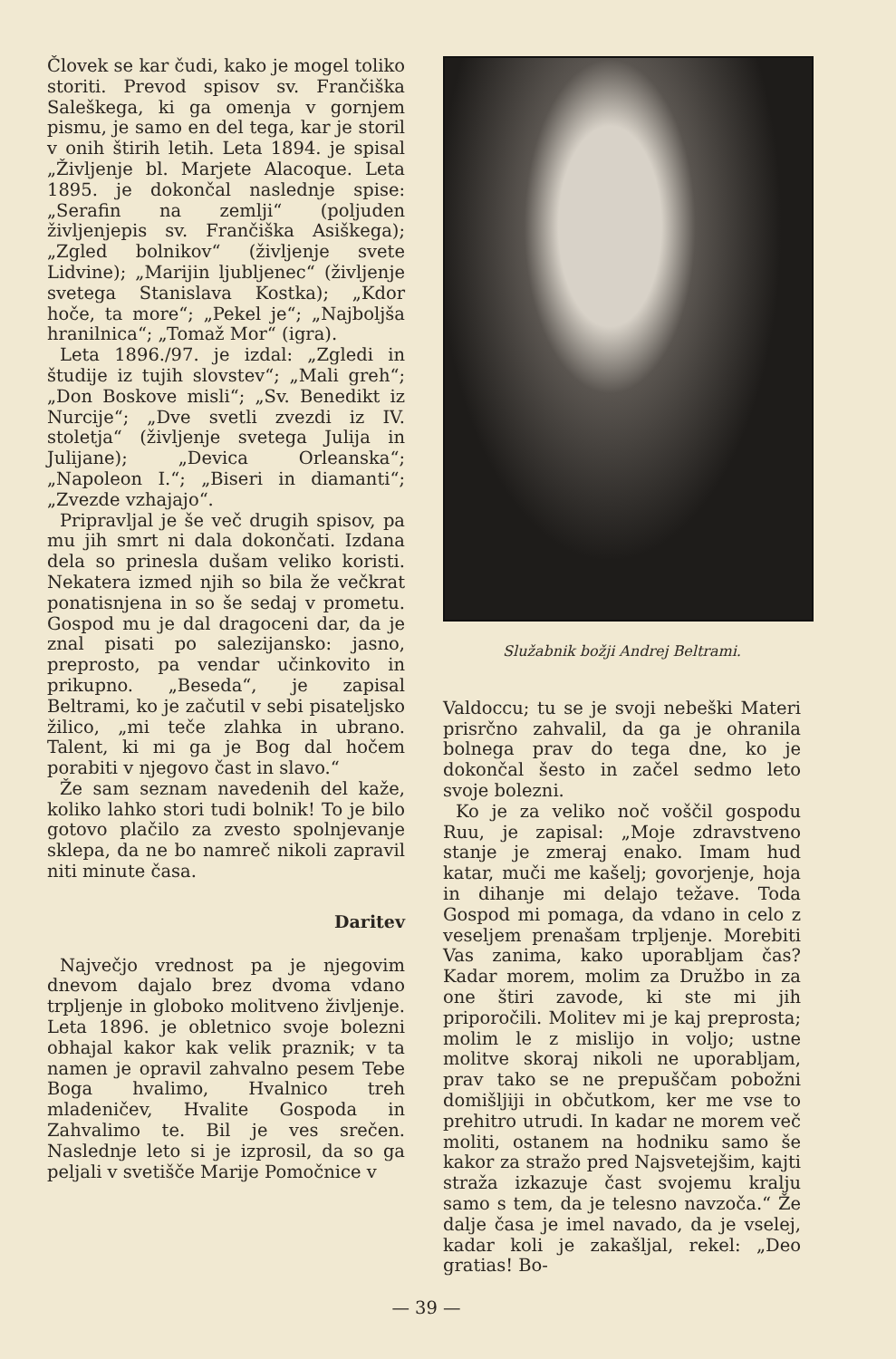Človek se kar čudi, kako je mogel toliko storiti. Prevod spisov sv. Frančiška Saleškega, ki ga omenja v gornjem pismu, je samo en del tega, kar je storil v onih štirih letih. Leta 1894. je spisal „Življenje bl. Marjete Alacoque. Leta 1895. je dokončal naslednje spise: „Serafin na zemlji“ (poljuden življenjepis sv. Frančiška Asiškega); „Zgled bolnikov“ (življenje svete Lidvine); „Marijin ljubljenec“ (življenje svetega Stanislava Kostka); „Kdor hoče, ta more“; „Pekel je“; „Najboljša hranilnica“; „Tomaž Mor“ (igra).
Leta 1896./97. je izdal: „Zgledi in študije iz tujih slovstev“; „Mali greh“; „Don Boskove misli“; „Sv. Benedikt iz Nurcije“; „Dve svetli zvezdi iz IV. stoletja“ (življenje svetega Julija in Julijane); „Devica Orleanska“; „Napoleon I.“; „Biseri in diamanti“; „Zvezde vzhajajo“.
Pripravljal je še več drugih spisov, pa mu jih smrt ni dala dokončati. Izdana dela so prinesla dušam veliko koristi. Nekatera izmed njih so bila že večkrat ponatisnjena in so še sedaj v prometu. Gospod mu je dal dragoceni dar, da je znal pisati po salezijansko: jasno, preprosto, pa vendar učinkovito in prikupno. „Beseda“, je zapisal Beltrami, ko je začutil v sebi pisateljsko žilico, „mi teče zlahka in ubrano. Talent, ki mi ga je Bog dal hočem porabiti v njegovo čast in slavo.“
Že sam seznam navedenih del kaže, koliko lahko stori tudi bolnik! To je bilo gotovo plačilo za zvesto spolnjevanje sklepa, da ne bo namreč nikoli zapravil niti minute časa.
Daritev
Največjo vrednost pa je njegovim dnevom dajalo brez dvoma vdano trpljenje in globoko molitveno življenje. Leta 1896. je obletnico svoje bolezni obhajal kakor kak velik praznik; v ta namen je opravil zahvalno pesem Tebe Boga hvalimo, Hvalnico treh mladeničev, Hvalite Gospoda in Zahvalimo te. Bil je ves srečen. Naslednje leto si je izprosil, da so ga peljali v svetišče Marije Pomočnice v
Služabnik božji Andrej Beltrami.
Valdoccu; tu se je svoji nebeški Materi prisrčno zahvalil, da ga je ohranila bolnega prav do tega dne, ko je dokončal šesto in začel sedmo leto svoje bolezni.
Ko je za veliko noč voščil gospodu Ruu, je zapisal: „Moje zdravstveno stanje je zmeraj enako. Imam hud katar, muči me kašelj; govorjenje, hoja in dihanje mi delajo težave. Toda Gospod mi pomaga, da vdano in celo z veseljem prenašam trpljenje. Morebiti Vas zanima, kako uporabljam čas? Kadar morem, molim za Družbo in za one štiri zavode, ki ste mi jih priporočili. Molitev mi je kaj preprosta; molim le z mislijo in voljo; ustne molitve skoraj nikoli ne uporabljam, prav tako se ne prepuščam pobožni domišljiji in občutkom, ker me vse to prehitro utrudi. In kadar ne morem več moliti, ostanem na hodniku samo še kakor za stražo pred Najsvetejšim, kajti straža izkazuje čast svojemu kralju samo s tem, da je telesno navzoča.“ Že dalje časa je imel navado, da je vselej, kadar koli je zakašljal, rekel: „Deo gratias! Bo-
— 39 —